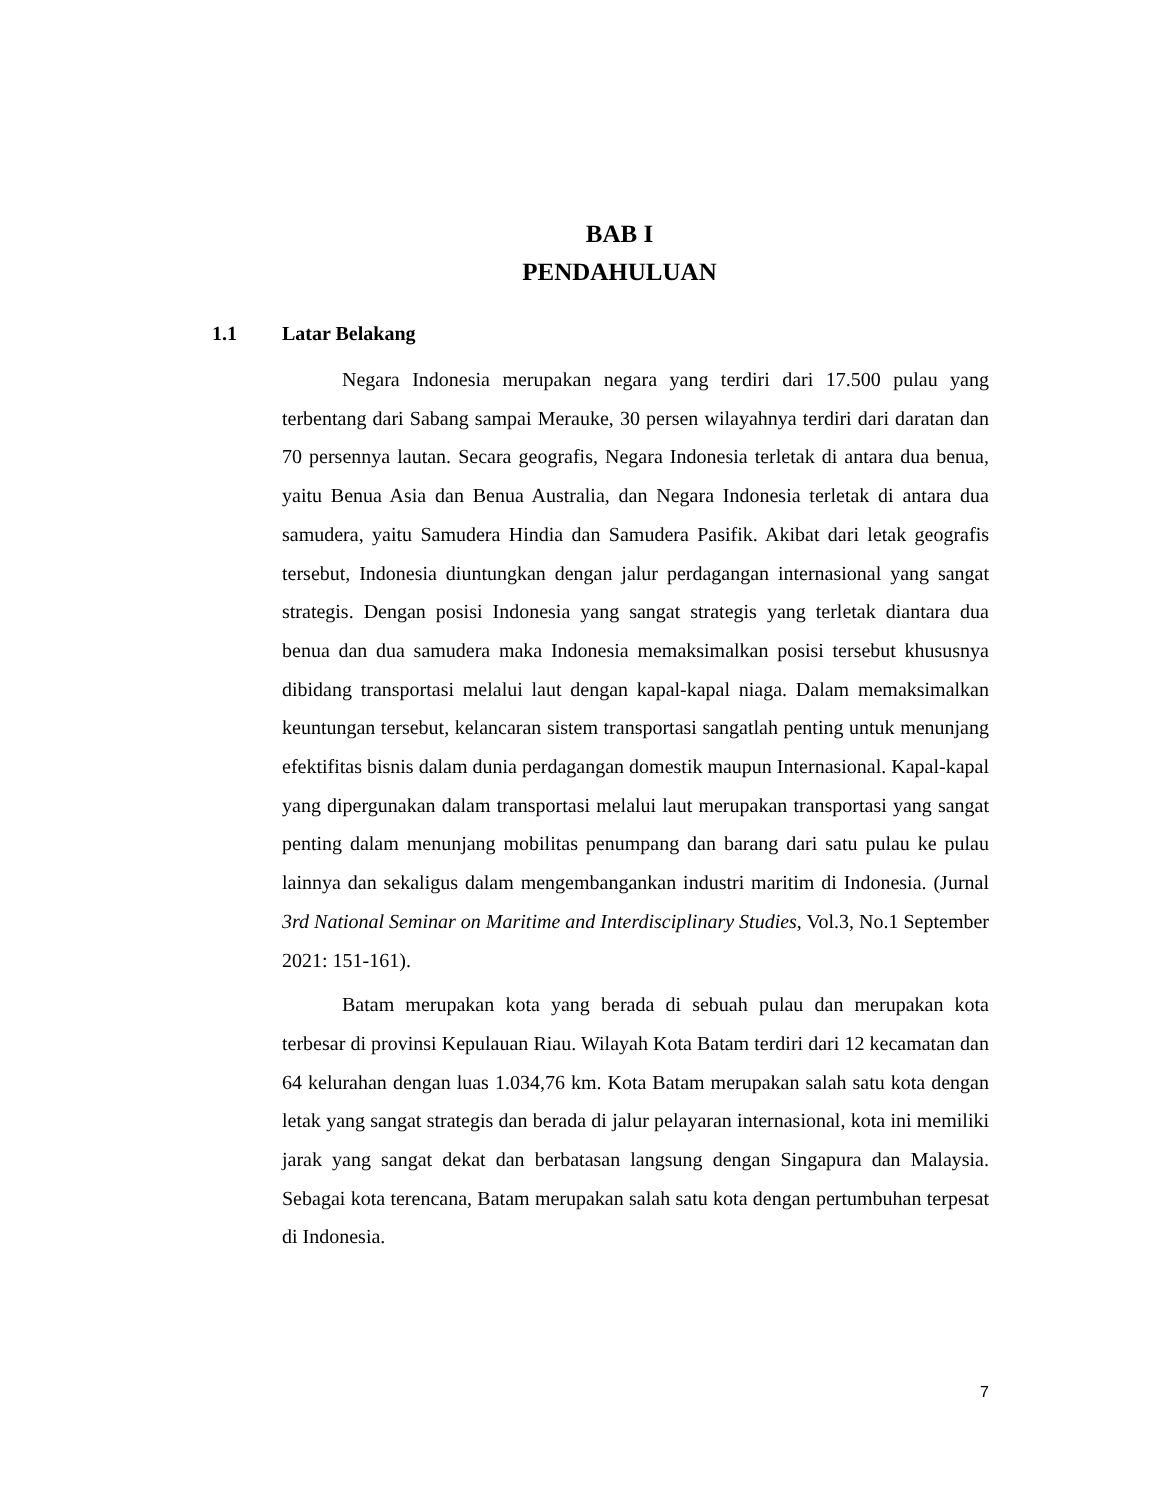BAB I
PENDAHULUAN
1.1 Latar Belakang
Negara Indonesia merupakan negara yang terdiri dari 17.500 pulau yang terbentang dari Sabang sampai Merauke, 30 persen wilayahnya terdiri dari daratan dan 70 persennya lautan. Secara geografis, Negara Indonesia terletak di antara dua benua, yaitu Benua Asia dan Benua Australia, dan Negara Indonesia terletak di antara dua samudera, yaitu Samudera Hindia dan Samudera Pasifik. Akibat dari letak geografis tersebut, Indonesia diuntungkan dengan jalur perdagangan internasional yang sangat strategis. Dengan posisi Indonesia yang sangat strategis yang terletak diantara dua benua dan dua samudera maka Indonesia memaksimalkan posisi tersebut khususnya dibidang transportasi melalui laut dengan kapal-kapal niaga. Dalam memaksimalkan keuntungan tersebut, kelancaran sistem transportasi sangatlah penting untuk menunjang efektifitas bisnis dalam dunia perdagangan domestik maupun Internasional. Kapal-kapal yang dipergunakan dalam transportasi melalui laut merupakan transportasi yang sangat penting dalam menunjang mobilitas penumpang dan barang dari satu pulau ke pulau lainnya dan sekaligus dalam mengembangankan industri maritim di Indonesia. (Jurnal 3rd National Seminar on Maritime and Interdisciplinary Studies, Vol.3, No.1 September 2021: 151-161).
Batam merupakan kota yang berada di sebuah pulau dan merupakan kota terbesar di provinsi Kepulauan Riau. Wilayah Kota Batam terdiri dari 12 kecamatan dan 64 kelurahan dengan luas 1.034,76 km. Kota Batam merupakan salah satu kota dengan letak yang sangat strategis dan berada di jalur pelayaran internasional, kota ini memiliki jarak yang sangat dekat dan berbatasan langsung dengan Singapura dan Malaysia. Sebagai kota terencana, Batam merupakan salah satu kota dengan pertumbuhan terpesat di Indonesia.
7